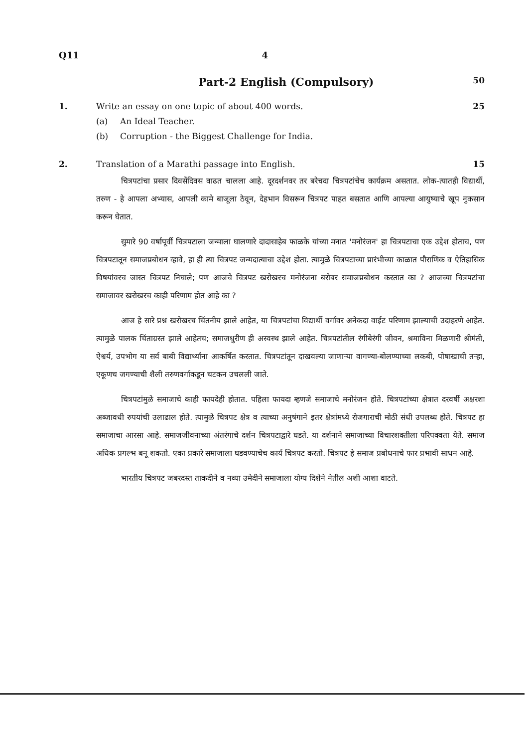Q11 4
Part-2 English (Compulsory)
50
1. Write an essay on one topic of about 400 words.
(a) An Ideal Teacher.
(b) Corruption - the Biggest Challenge for India.
25
2. Translation of a Marathi passage into English.
15
चित्रपटांचा प्रसार दिवसेंदिवस वाढत चालला आहे. दूरदर्शनवर तर बरेचदा चित्रपटांचेच कार्यक्रम असतात. लोक-त्यातही विद्यार्थी, तरुण - हे आपला अभ्यास, आपली कामे बाजूला ठेवून, देहभान विसरून चित्रपट पाहत बसतात आणि आपल्या आयुष्याचे खूप नुकसान करून घेतात.
सुमारे 90 वर्षापूर्वी चित्रपटाला जन्माला घालणारे दादासाहेब फाळके यांच्या मनात 'मनोरंजन' हा चित्रपटाचा एक उद्देश होताच, पण चित्रपटातून समाजप्रबोधन व्हावे, हा ही त्या चित्रपट जन्मदात्याचा उद्देश होता. त्यामुळे चित्रपटाच्या प्रारंभीच्या काळात पौराणिक व ऐतिहासिक विषयांवरच जास्त चित्रपट निघाले; पण आजचे चित्रपट खरोखरच मनोरंजना बरोबर समाजप्रबोधन करतात का ? आजच्या चित्रपटांचा समाजावर खरोखरच काही परिणाम होत आहे का ?
आज हे सारे प्रश्न खरोखरच चिंतनीय झाले आहेत, या चित्रपटांचा विद्यार्थी वर्गावर अनेकदा वाईट परिणाम झाल्याची उदाहरणे आहेत. त्यामुळे पालक चिंताग्रस्त झाले आहेतच; समाजधुरीण ही अस्वस्थ झाले आहेत. चित्रपटांतील रंगीबेरंगी जीवन, श्रमाविना मिळणारी श्रीमंती, ऐश्वर्य, उपभोग या सर्व बाबी विद्यार्थ्यांना आकर्षित करतात. चित्रपटांतून दाखवल्या जाणाऱ्या वागण्या-बोलण्याच्या लकबी, पोषाखाची तऱ्हा, एकूणच जगण्याची शैली तरुणवर्गाकडून चटकन उचलली जाते.
चित्रपटांमुळे समाजाचे काही फायदेही होतात. पहिला फायदा म्हणजे समाजाचे मनोरंजन होते. चित्रपटांच्या क्षेत्रात दरवर्षी अक्षरशः अब्जावधी रुपयांची उलाढाल होते. त्यामुळे चित्रपट क्षेत्र व त्याच्या अनुषंगाने इतर क्षेत्रांमध्ये रोजगाराची मोठी संधी उपलब्ध होते. चित्रपट हा समाजाचा आरसा आहे. समाजजीवनाच्या अंतरंगाचे दर्शन चित्रपटाद्वारे घडते. या दर्शनाने समाजाच्या विचारशक्तीला परिपक्वता येते. समाज अधिक प्रगल्भ बनू शकतो. एका प्रकारे समाजाला घडवण्याचेच कार्य चित्रपट करतो. चित्रपट हे समाज प्रबोधनाचे फार प्रभावी साधन आहे.
भारतीय चित्रपट जबरदस्त ताकदीने व नव्या उमेदीने समाजाला योग्य दिशेने नेतील अशी आशा वाटते.